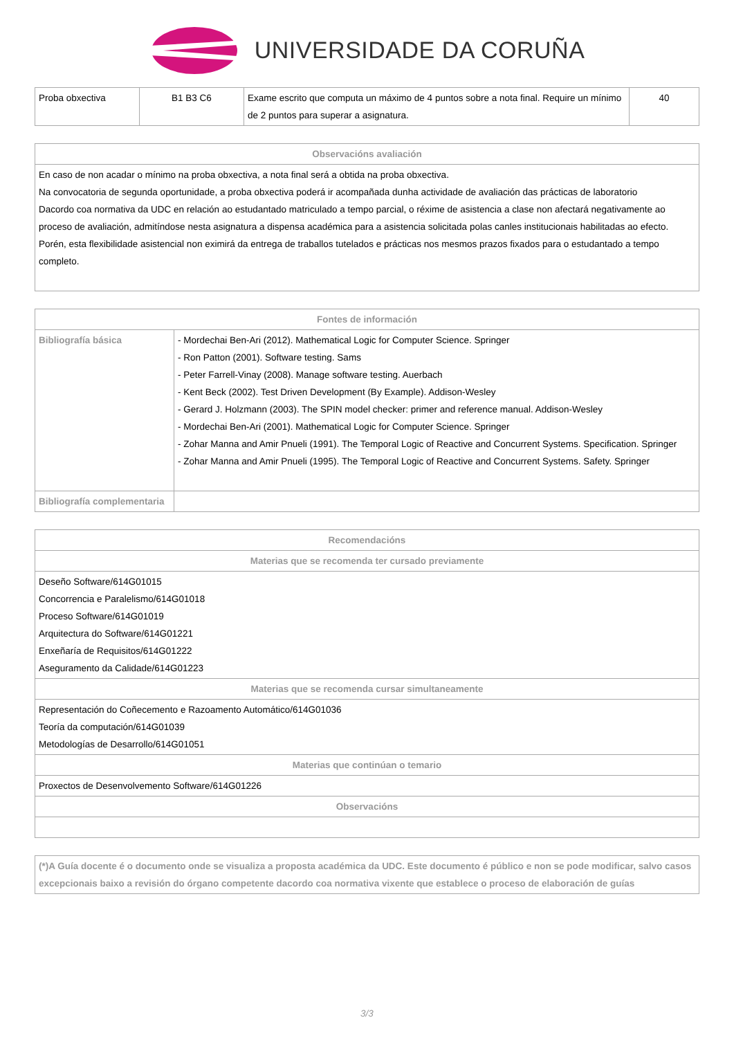UNIVERSIDADE DA CORUÑA
| Proba obxectiva | B1 B3 C6 | Exame escrito que computa un máximo de 4 puntos sobre a nota final. Require un mínimo de 2 puntos para superar a asignatura. | 40 |
| Observacións avaliación |
| --- |
| En caso de non acadar o mínimo na proba obxectiva, a nota final será a obtida na proba obxectiva. Na convocatoria de segunda oportunidade, a proba obxectiva poderá ir acompañada dunha actividade de avaliación das prácticas de laboratorio Dacordo coa normativa da UDC en relación ao estudantado matriculado a tempo parcial, o réxime de asistencia a clase non afectará negativamente ao proceso de avaliación, admitíndose nesta asignatura a dispensa académica para a asistencia solicitada polas canles institucionais habilitadas ao efecto. Porén, esta flexibilidade asistencial non eximirá da entrega de traballos tutelados e prácticas nos mesmos prazos fixados para o estudantado a tempo completo. |
| Fontes de información | |
| --- | --- |
| Bibliografía básica | - Mordechai Ben-Ari (2012). Mathematical Logic for Computer Science. Springer - Ron Patton (2001). Software testing. Sams - Peter Farrell-Vinay (2008). Manage software testing. Auerbach - Kent Beck (2002). Test Driven Development (By Example). Addison-Wesley - Gerard J. Holzmann (2003). The SPIN model checker: primer and reference manual. Addison-Wesley - Mordechai Ben-Ari (2001). Mathematical Logic for Computer Science. Springer - Zohar Manna and Amir Pnueli (1991). The Temporal Logic of Reactive and Concurrent Systems. Specification. Springer - Zohar Manna and Amir Pnueli (1995). The Temporal Logic of Reactive and Concurrent Systems. Safety. Springer |
| Bibliografía complementaria | |
| Recomendacións |
| --- |
| Materias que se recomenda ter cursado previamente |
| Deseño Software/614G01015 Concorrencia e Paralelismo/614G01018 Proceso Software/614G01019 Arquitectura do Software/614G01221 Enxeñaría de Requisitos/614G01222 Aseguramento da Calidade/614G01223 |
| Materias que se recomenda cursar simultaneamente |
| Representación do Coñecemento e Razoamento Automático/614G01036 Teoría da computación/614G01039 Metodologías de Desarrollo/614G01051 |
| Materias que continúan o temario |
| Proxectos de Desenvolvemento Software/614G01226 |
| Observacións |
| (*)A Guía docente é o documento onde se visualiza a proposta académica da UDC. Este documento é público e non se pode modificar, salvo casos excepcionais baixo a revisión do órgano competente dacordo coa normativa vixente que establece o proceso de elaboración de guías |
3/3